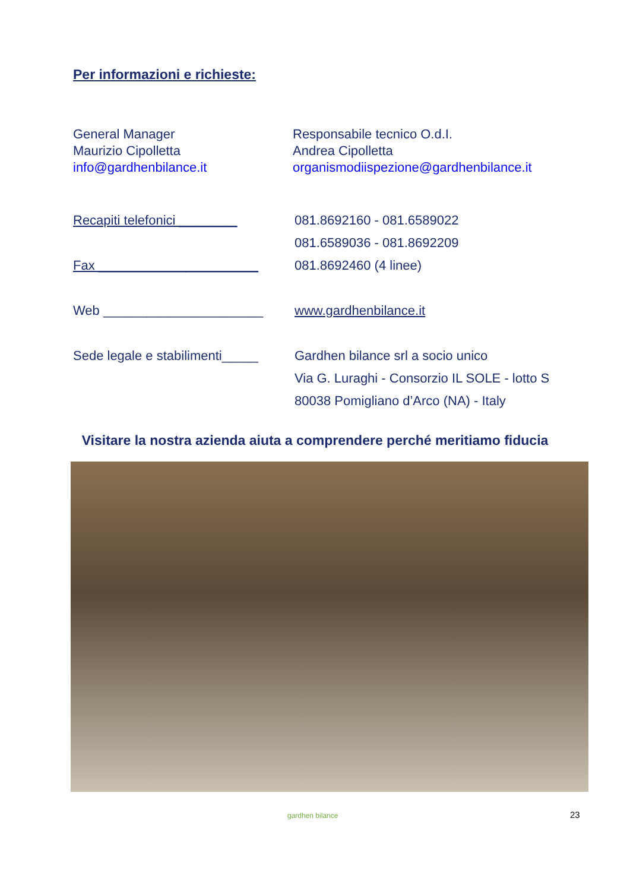Per informazioni e richieste:
General Manager
Maurizio Cipolletta
info@gardhenbilance.it
Responsabile tecnico O.d.I.
Andrea Cipolletta
organismodiispezione@gardhenbilance.it
Recapiti telefonici ________
Fax ______________________
Web ______________________
Sede legale e stabilimenti_____
081.8692160 - 081.6589022
081.6589036 - 081.8692209
081.8692460 (4 linee)
www.gardhenbilance.it
Gardhen bilance srl a socio unico
Via G. Luraghi - Consorzio IL SOLE - lotto S
80038 Pomigliano d’Arco (NA) - Italy
Visitare la nostra azienda aiuta a comprendere perché meritiamo fiducia
gardhen bilance 23